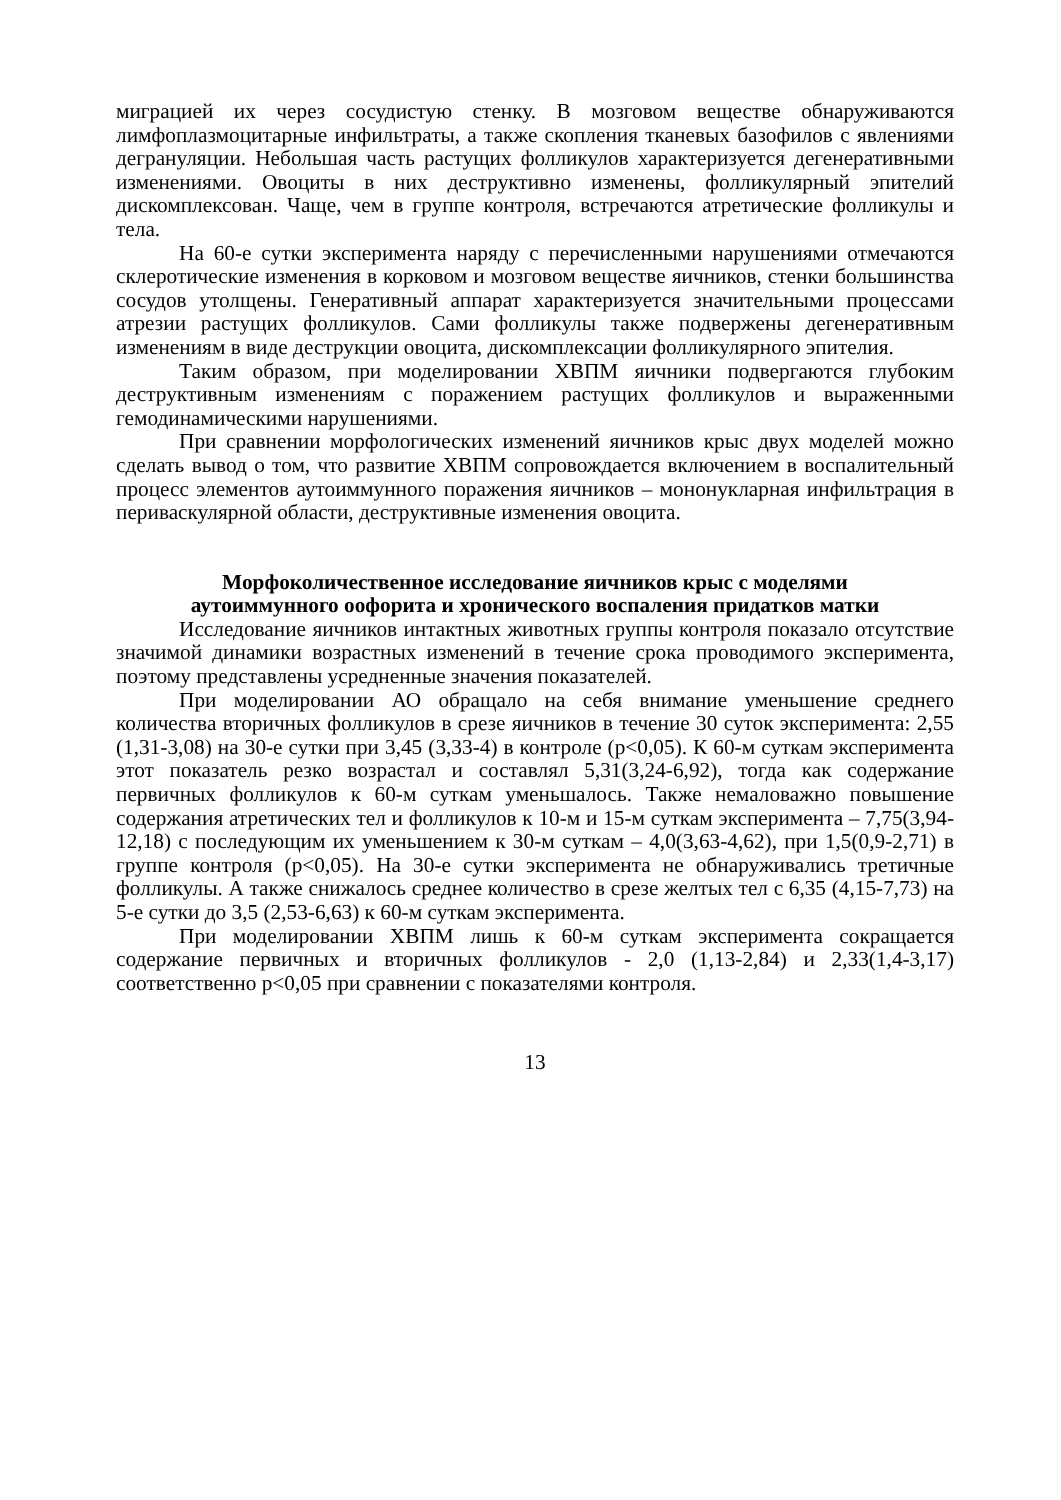миграцией их через сосудистую стенку. В мозговом веществе обнаруживаются лимфоплазмоцитарные инфильтраты, а также скопления тканевых базофилов с явлениями дегрануляции. Небольшая часть растущих фолликулов характеризуется дегенеративными изменениями. Овоциты в них деструктивно изменены, фолликулярный эпителий дискомплексован. Чаще, чем в группе контроля, встречаются атретические фолликулы и тела.
На 60-е сутки эксперимента наряду с перечисленными нарушениями отмечаются склеротические изменения в корковом и мозговом веществе яичников, стенки большинства сосудов утолщены. Генеративный аппарат характеризуется значительными процессами атрезии растущих фолликулов. Сами фолликулы также подвержены дегенеративным изменениям в виде деструкции овоцита, дискомплексации фолликулярного эпителия.
Таким образом, при моделировании ХВПМ яичники подвергаются глубоким деструктивным изменениям с поражением растущих фолликулов и выраженными гемодинамическими нарушениями.
При сравнении морфологических изменений яичников крыс двух моделей можно сделать вывод о том, что развитие ХВПМ сопровождается включением в воспалительный процесс элементов аутоиммунного поражения яичников – мононукларная инфильтрация в периваскулярной области, деструктивные изменения овоцита.
Морфоколичественное исследование яичников крыс с моделями
аутоиммунного оофорита и хронического воспаления придатков матки
Исследование яичников интактных животных группы контроля показало отсутствие значимой динамики возрастных изменений в течение срока проводимого эксперимента, поэтому представлены усредненные значения показателей.
При моделировании АО обращало на себя внимание уменьшение среднего количества вторичных фолликулов в срезе яичников в течение 30 суток эксперимента: 2,55 (1,31-3,08) на 30-е сутки при 3,45 (3,33-4) в контроле (p<0,05). К 60-м суткам эксперимента этот показатель резко возрастал и составлял 5,31(3,24-6,92), тогда как содержание первичных фолликулов к 60-м суткам уменьшалось. Также немаловажно повышение содержания атретических тел и фолликулов к 10-м и 15-м суткам эксперимента – 7,75(3,94-12,18) с последующим их уменьшением к 30-м суткам – 4,0(3,63-4,62), при 1,5(0,9-2,71) в группе контроля (p<0,05). На 30-е сутки эксперимента не обнаруживались третичные фолликулы. А также снижалось среднее количество в срезе желтых тел с 6,35 (4,15-7,73) на 5-е сутки до 3,5 (2,53-6,63) к 60-м суткам эксперимента.
При моделировании ХВПМ лишь к 60-м суткам эксперимента сокращается содержание первичных и вторичных фолликулов - 2,0 (1,13-2,84) и 2,33(1,4-3,17) соответственно p<0,05 при сравнении с показателями контроля.
13